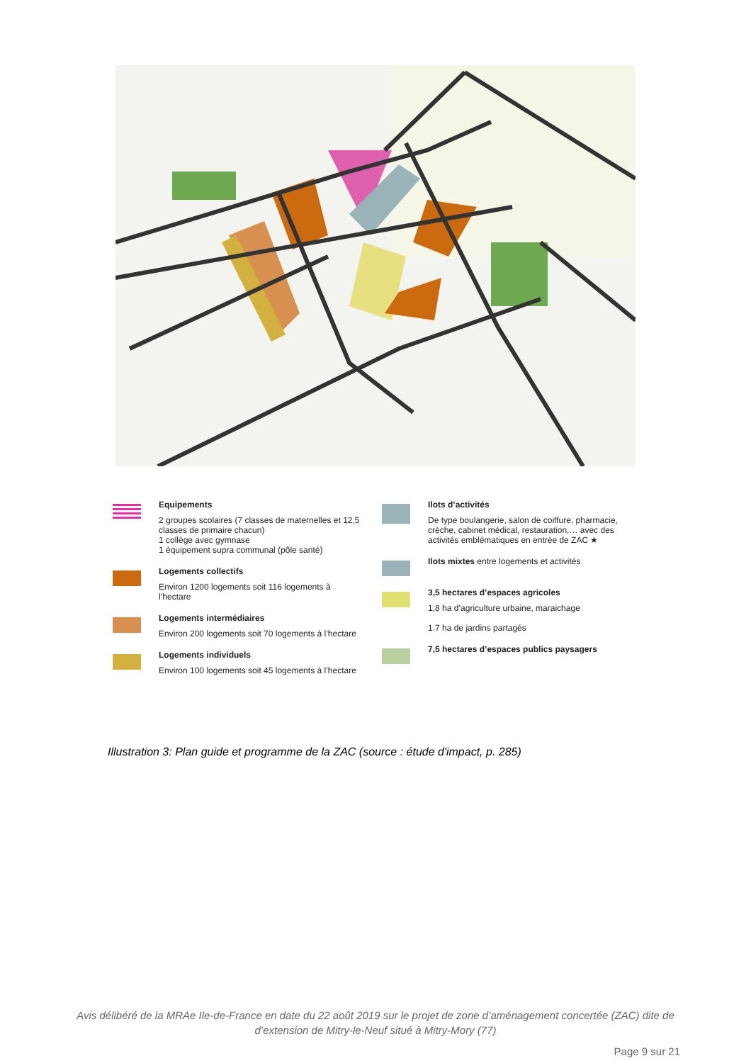Equipements
2 groupes scolaires (7 classes de maternelles et 12,5 classes de primaire chacun)
1 collège avec gymnase
1 équipement supra communal (pôle santé)
Logements collectifs
Environ 1200 logements soit 116 logements à l’hectare
Logements intermédiaires
Environ 200 logements soit 70 logements à l’hectare
Logements individuels
Environ 100 logements soit 45 logements à l’hectare
Ilots d’activités
De type boulangerie, salon de coiffure, pharmacie, crèche, cabinet médical, restauration,… avec des activités emblématiques en entrée de ZAC ★
Ilots mixtes entre logements et activités
3,5 hectares d’espaces agricoles
1,8 ha d’agriculture urbaine, maraichage
1.7 ha de jardins partagés
7,5 hectares d’espaces publics paysagers
Illustration 3: Plan guide et programme de la ZAC (source : étude d'impact, p. 285)
Avis délibéré de la MRAe Ile-de-France en date du 22 août 2019 sur le projet de zone d’aménagement concertée (ZAC) dite de d’extension de Mitry-le-Neuf situé à Mitry-Mory (77)
Page 9 sur 21